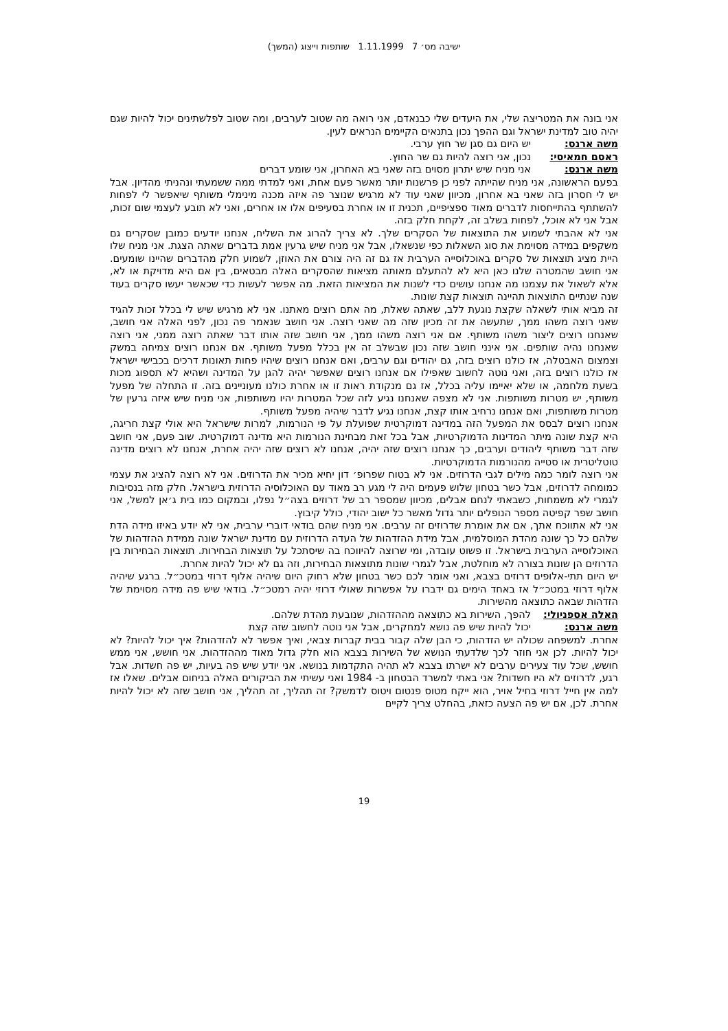ישיבה מס׳ 7 1.11.1999 שותפות וייצוג (המשך)
אני בונה את המטריצה שלי, את היעדים שלי כבנאדם, אני רואה מה שטוב לערבים, ומה שטוב לפלשתינים יכול להיות שגם יהיה טוב למדינת ישראל וגם ההפך נכון בתנאים הקיימים הנראים לעין.
משה ארנס: יש היום גם סגן שר חוץ ערבי.
ראסם חמאיסי: נכון, אני רוצה להיות גם שר החוץ.
משה ארנס: אני מניח שיש יתרון מסוים בזה שאני בא האחרון, אני שומע דברים
בפעם הראשונה, אני מניח שהייתה לפני כן פרשנות יותר מאשר פעם אחת, ואני למדתי ממה ששמעתי ונהניתי מהדיון. אבל יש לי חסרון בזה שאני בא אחרון, מכיוון שאני עוד לא מרגיש שנוצר פה איזה מכנה מינימלי משותף שיאפשר לי לפחות להשתתף בהתייחסות לדברים מאוד ספציפיים, תכנית זו או אחרת בסעיפים אלו או אחרים, ואני לא תובע לעצמי שום זכות, אבל אני לא אוכל, לפחות בשלב זה, לקחת חלק בזה.
אני לא אהבתי לשמוע את התוצאות של הסקרים שלך. לא צריך להרוג את השליח, אנחנו יודעים כמובן שסקרים גם משקפים במידה מסוימת את סוג השאלות כפי שנשאלו, אבל אני מניח שיש גרעין אמת בדברים שאתה הצגת. אני מניח שלו היית מציג תוצאות של סקרים באוכלוסייה הערבית אז גם זה היה צורם את האוזן, לשמוע חלק מהדברים שהיינו שומעים. אני חושב שהמטרה שלנו כאן היא לא להתעלם מאותה מציאות שהסקרים האלה מבטאים, בין אם היא מדויקת או לא, אלא לשאול את עצמנו מה אנחנו עושים כדי לשנות את המציאות הזאת. מה אפשר לעשות כדי שכאשר יעשו סקרים בעוד שנה שנתיים התוצאות תהיינה תוצאות קצת שונות.
זה מביא אותי לשאלה שקצת נוגעת ללב, שאתה שאלת, מה אתם רוצים מאתנו. אני לא מרגיש שיש לי בכלל זכות להגיד שאני רוצה משהו ממך, שתעשה את זה מכיון שזה מה שאני רוצה. אני חושב שנאמר פה נכון, לפני האלה אני חושב, שאנחנו רוצים ליצור משהו משותף. אם אני רוצה משהו ממך, אני חושב שזה אותו דבר שאתה רוצה ממני, אני רוצה שאנחנו נהיה שותפים. אני אינני חושב שזה נכון שבשלב זה אין בכלל מפעל משותף. אם אנחנו רוצים צמיחה במשק וצמצום האבטלה, אז כולנו רוצים בזה, גם יהודים וגם ערבים, ואם אנחנו רוצים שיהיו פחות תאונות דרכים בכבישי ישראל אז כולנו רוצים בזה, ואני נוטה לחשוב שאפילו אם אנחנו רוצים שאפשר יהיה להגן על המדינה ושהיא לא תספוג מכות בשעת מלחמה, או שלא יאיימו עליה בכלל, אז גם מנקודת ראות זו או אחרת כולנו מעוניינים בזה. זו התחלה של מפעל משותף, יש מטרות משותפות. אני לא מצפה שאנחנו נגיע לזה שכל המטרות יהיו משותפות, אני מניח שיש איזה גרעין של מטרות משותפות, ואם אנחנו נרחיב אותו קצת, אנחנו נגיע לדבר שיהיה מפעל משותף.
אנחנו רוצים לבסס את המפעל הזה במדינה דמוקרטית שפועלת על פי הנורמות, למרות שישראל היא אולי קצת חריגה, היא קצת שונה מיתר המדינות הדמוקרטיות, אבל בכל זאת מבחינת הנורמות היא מדינה דמוקרטית. שוב פעם, אני חושב שזה דבר משותף ליהודים וערבים, כך אנחנו רוצים שזה יהיה, אנחנו לא רוצים שזה יהיה אחרת, אנחנו לא רוצים מדינה טוטליטרית או סטייה מהנורמות הדמוקרטיות.
אני רוצה לומר כמה מילים לגבי הדרוזים. אני לא בטוח שפרופ׳ דון יחיא מכיר את הדרוזים. אני לא רוצה להציג את עצמי כמומחה לדרוזים, אבל כשר בטחון שלוש פעמים היה לי מגע רב מאוד עם האוכלוסיה הדרוזית בישראל. חלק מזה בנסיבות לגמרי לא משמחות, כשבאתי לנחם אבלים, מכיוון שמספר רב של דרוזים בצה״ל נפלו, ובמקום כמו בית ג׳אן למשל, אני חושב שפר קפיטה מספר הנופלים יותר גדול מאשר כל ישוב יהודי, כולל קיבוץ.
אני לא אתווכח אתך, אם את אומרת שדרוזים זה ערבים. אני מניח שהם בודאי דוברי ערבית, אני לא יודע באיזו מידה הדת שלהם כל כך שונה מהדת המוסלמית, אבל מידת ההזדהות של העדה הדרוזית עם מדינת ישראל שונה ממידת ההזדהות של האוכלוסייה הערבית בישראל. זו פשוט עובדה, ומי שרוצה להיווכח בה שיסתכל על תוצאות הבחירות. תוצאות הבחירות בין הדרוזים הן שונות בצורה לא מוחלטת, אבל לגמרי שונות מתוצאות הבחירות, וזה גם לא יכול להיות אחרת.
יש היום תתי-אלופים דרוזים בצבא, ואני אומר לכם כשר בטחון שלא רחוק היום שיהיה אלוף דרוזי במטכ״ל. ברגע שיהיה אלוף דרוזי במטכ״ל אז באחד הימים גם ידברו על אפשרות שאולי דרוזי יהיה רמטכ״ל. בודאי שיש פה מידה מסוימת של הזדהות שבאה כתוצאה מהשירות.
האלה אספניולי: להפך, השירות בא כתוצאה מההזדהות, שנובעת מהדת שלהם.
משה ארנס: יכול להיות שיש פה נושא למחקרים, אבל אני נוטה לחשוב שזה קצת
אחרת. למשפחה שכולה יש הזדהות, כי הבן שלה קבור בבית קברות צבאי, ואיך אפשר לא להזדהות? איך יכול להיות? לא יכול להיות. לכן אני חוזר לכך שלדעתי הנושא של השירות בצבא הוא חלק גדול מאוד מההזדהות. אני חושש, אני ממש חושש, שכל עוד צעירים ערבים לא ישרתו בצבא לא תהיה התקדמות בנושא. אני יודע שיש פה בעיות, יש פה חשדות. אבל רגע, לדרוזים לא היו חשדות? אני באתי למשרד הבטחון ב- 1984 ואני עשיתי את הביקורים האלה בניחום אבלים. שאלו אז למה אין חייל דרוזי בחיל אויר, הוא ייקח מטוס פנטום ויטוס לדמשק? זה תהליך, זה תהליך, אני חושב שזה לא יכול להיות אחרת. לכן, אם יש פה הצעה כזאת, בהחלט צריך לקיים
19